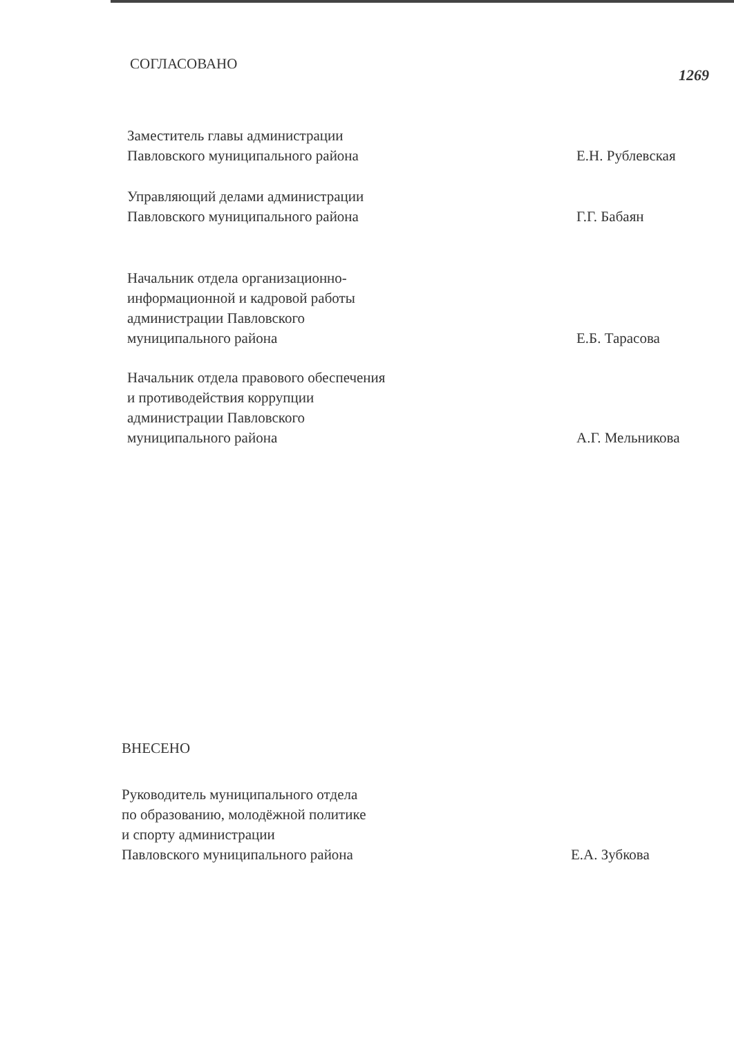СОГЛАСОВАНО
1269
Заместитель главы администрации
Павловского муниципального района
Е.Н. Рублевская
Управляющий делами администрации
Павловского муниципального района
Г.Г. Бабаян
Начальник отдела организационно-
информационной и кадровой работы
администрации Павловского
муниципального района
Е.Б. Тарасова
Начальник отдела правового обеспечения
и противодействия коррупции
администрации Павловского
муниципального района
А.Г. Мельникова
ВНЕСЕНО
Руководитель муниципального отдела
по образованию, молодёжной политике
и спорту администрации
Павловского муниципального района
Е.А. Зубкова